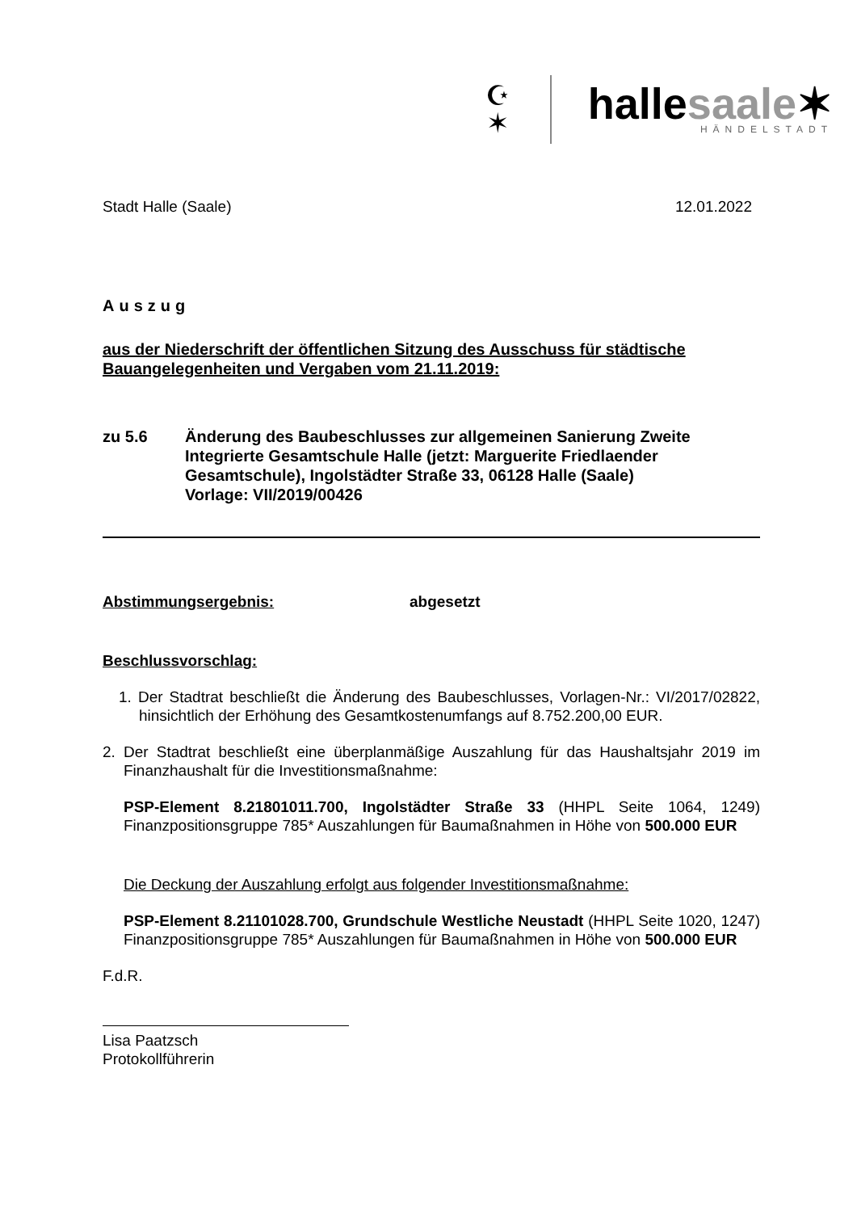☪
✶
hallesaale✶
HÄNDELSTADT
Stadt Halle (Saale) 12.01.2022
Auszug
aus der Niederschrift der öffentlichen Sitzung des Ausschuss für städtische Bauangelegenheiten und Vergaben vom 21.11.2019:
zu 5.6 Änderung des Baubeschlusses zur allgemeinen Sanierung Zweite Integrierte Gesamtschule Halle (jetzt: Marguerite Friedlaender Gesamtschule), Ingolstädter Straße 33, 06128 Halle (Saale)
Vorlage: VII/2019/00426
Abstimmungsergebnis: abgesetzt
Beschlussvorschlag:
1. Der Stadtrat beschließt die Änderung des Baubeschlusses, Vorlagen-Nr.: VI/2017/02822, hinsichtlich der Erhöhung des Gesamtkostenumfangs auf 8.752.200,00 EUR.
2. Der Stadtrat beschließt eine überplanmäßige Auszahlung für das Haushaltsjahr 2019 im Finanzhaushalt für die Investitionsmaßnahme:
PSP-Element 8.21801011.700, Ingolstädter Straße 33 (HHPL Seite 1064, 1249) Finanzpositionsgruppe 785* Auszahlungen für Baumaßnahmen in Höhe von 500.000 EUR
Die Deckung der Auszahlung erfolgt aus folgender Investitionsmaßnahme:
PSP-Element 8.21101028.700, Grundschule Westliche Neustadt (HHPL Seite 1020, 1247) Finanzpositionsgruppe 785* Auszahlungen für Baumaßnahmen in Höhe von 500.000 EUR
F.d.R.
Lisa Paatzsch
Protokollführerin